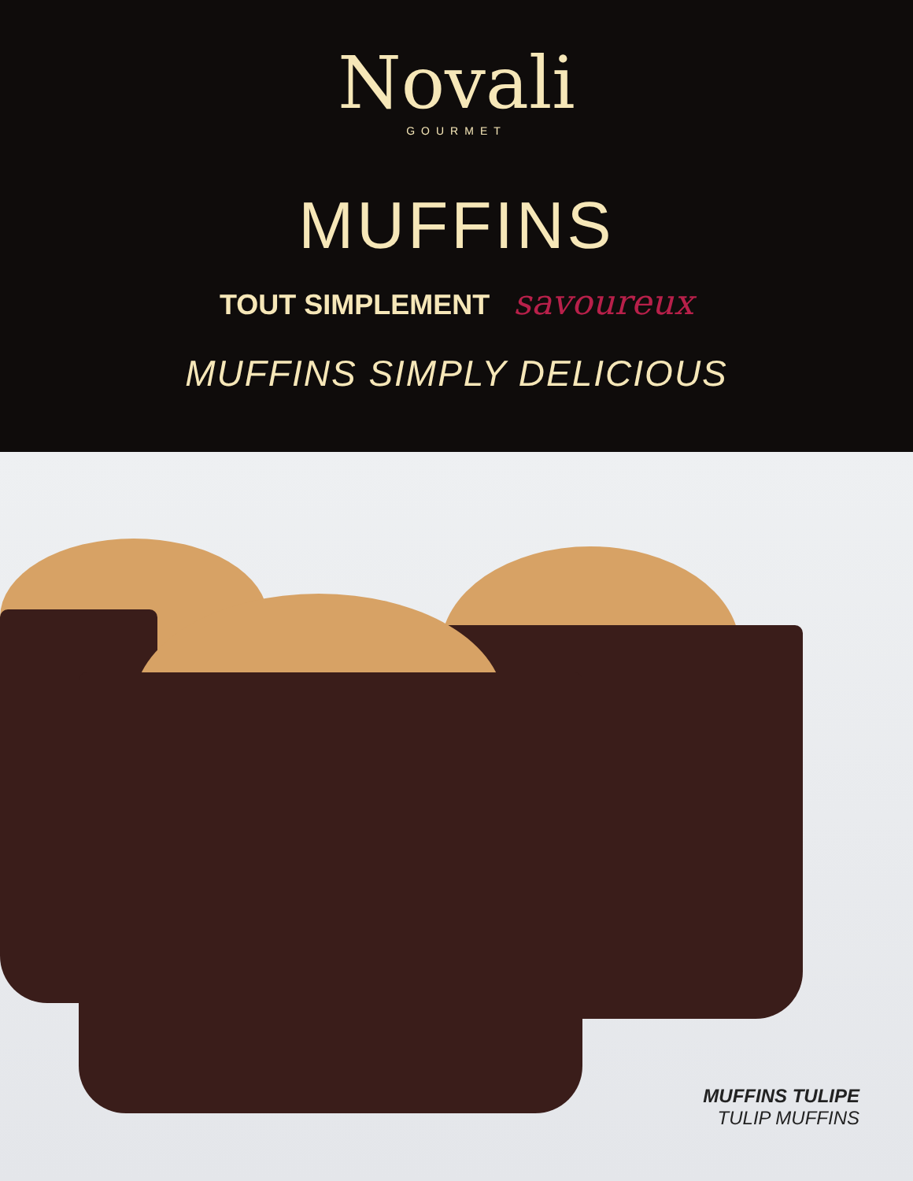Novali
GOURMET
MUFFINS
TOUT SIMPLEMENT savoureux
MUFFINS SIMPLY DELICIOUS
MUFFINS TULIPE
TULIP MUFFINS